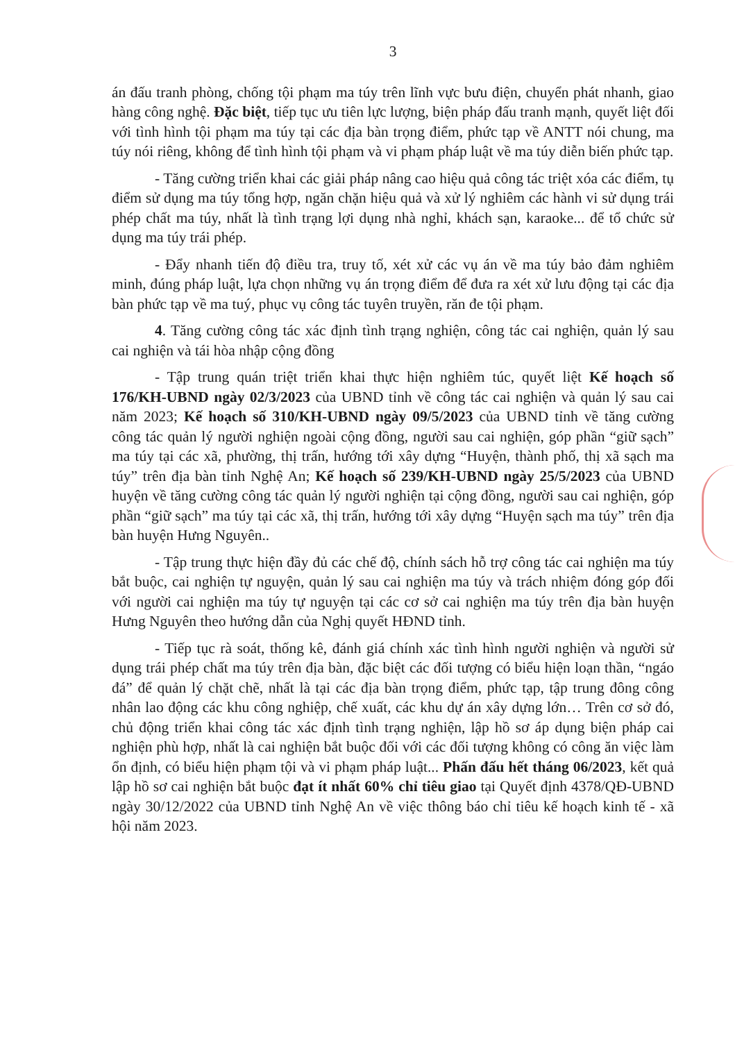3
án đấu tranh phòng, chống tội phạm ma túy trên lĩnh vực bưu điện, chuyển phát nhanh, giao hàng công nghệ. Đặc biệt, tiếp tục ưu tiên lực lượng, biện pháp đấu tranh mạnh, quyết liệt đối với tình hình tội phạm ma túy tại các địa bàn trọng điểm, phức tạp về ANTT nói chung, ma túy nói riêng, không để tình hình tội phạm và vi phạm pháp luật về ma túy diễn biến phức tạp.
- Tăng cường triển khai các giải pháp nâng cao hiệu quả công tác triệt xóa các điểm, tụ điểm sử dụng ma túy tổng hợp, ngăn chặn hiệu quả và xử lý nghiêm các hành vi sử dụng trái phép chất ma túy, nhất là tình trạng lợi dụng nhà nghỉ, khách sạn, karaoke... để tổ chức sử dụng ma túy trái phép.
- Đẩy nhanh tiến độ điều tra, truy tố, xét xử các vụ án về ma túy bảo đảm nghiêm minh, đúng pháp luật, lựa chọn những vụ án trọng điểm để đưa ra xét xử lưu động tại các địa bàn phức tạp về ma tuý, phục vụ công tác tuyên truyền, răn đe tội phạm.
4. Tăng cường công tác xác định tình trạng nghiện, công tác cai nghiện, quản lý sau cai nghiện và tái hòa nhập cộng đồng
- Tập trung quán triệt triển khai thực hiện nghiêm túc, quyết liệt Kế hoạch số 176/KH-UBND ngày 02/3/2023 của UBND tỉnh về công tác cai nghiện và quản lý sau cai năm 2023; Kế hoạch số 310/KH-UBND ngày 09/5/2023 của UBND tỉnh về tăng cường công tác quản lý người nghiện ngoài cộng đồng, người sau cai nghiện, góp phần “giữ sạch” ma túy tại các xã, phường, thị trấn, hướng tới xây dựng “Huyện, thành phố, thị xã sạch ma túy” trên địa bàn tỉnh Nghệ An; Kế hoạch số 239/KH-UBND ngày 25/5/2023 của UBND huyện về tăng cường công tác quản lý người nghiện tại cộng đồng, người sau cai nghiện, góp phần “giữ sạch” ma túy tại các xã, thị trấn, hướng tới xây dựng “Huyện sạch ma túy” trên địa bàn huyện Hưng Nguyên..
- Tập trung thực hiện đầy đủ các chế độ, chính sách hỗ trợ công tác cai nghiện ma túy bắt buộc, cai nghiện tự nguyện, quản lý sau cai nghiện ma túy và trách nhiệm đóng góp đối với người cai nghiện ma túy tự nguyện tại các cơ sở cai nghiện ma túy trên địa bàn huyện Hưng Nguyên theo hướng dẫn của Nghị quyết HĐND tỉnh.
- Tiếp tục rà soát, thống kê, đánh giá chính xác tình hình người nghiện và người sử dụng trái phép chất ma túy trên địa bàn, đặc biệt các đối tượng có biểu hiện loạn thần, “ngáo đá” để quản lý chặt chẽ, nhất là tại các địa bàn trọng điểm, phức tạp, tập trung đông công nhân lao động các khu công nghiệp, chế xuất, các khu dự án xây dựng lớn… Trên cơ sở đó, chủ động triển khai công tác xác định tình trạng nghiện, lập hồ sơ áp dụng biện pháp cai nghiện phù hợp, nhất là cai nghiện bắt buộc đối với các đối tượng không có công ăn việc làm ổn định, có biểu hiện phạm tội và vi phạm pháp luật... Phấn đấu hết tháng 06/2023, kết quả lập hồ sơ cai nghiện bắt buộc đạt ít nhất 60% chỉ tiêu giao tại Quyết định 4378/QĐ-UBND ngày 30/12/2022 của UBND tỉnh Nghệ An về việc thông báo chỉ tiêu kế hoạch kinh tế - xã hội năm 2023.